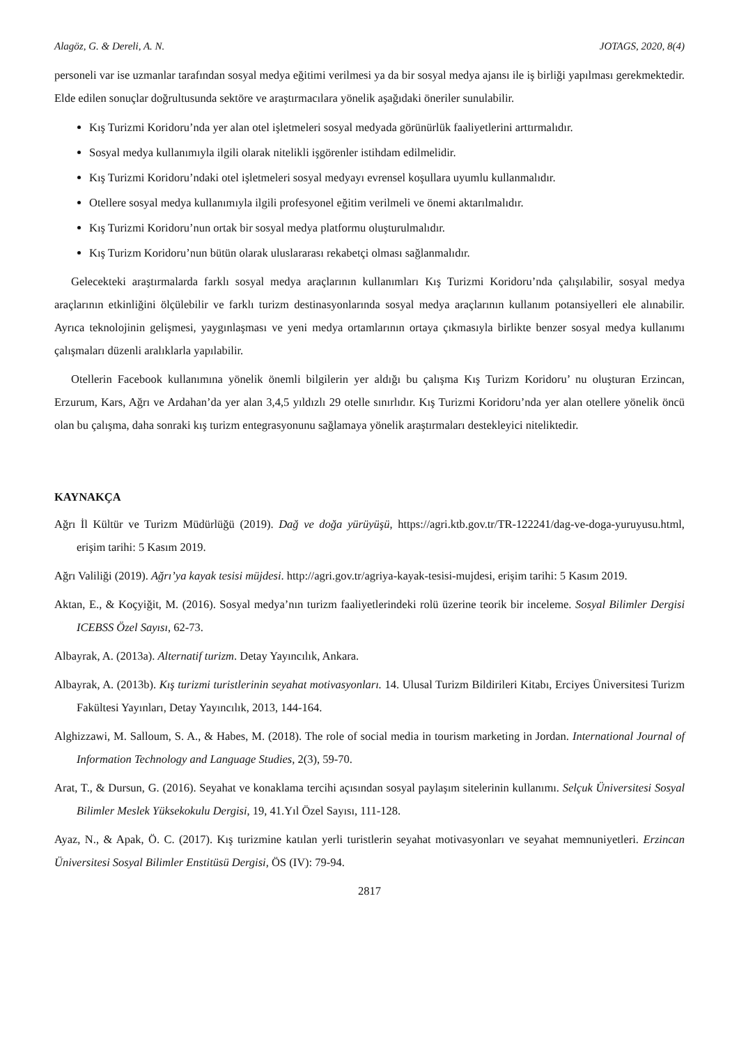Alagöz, G. & Dereli, A. N. JOTAGS, 2020, 8(4)
personeli var ise uzmanlar tarafından sosyal medya eğitimi verilmesi ya da bir sosyal medya ajansı ile iş birliği yapılması gerekmektedir. Elde edilen sonuçlar doğrultusunda sektöre ve araştırmacılara yönelik aşağıdaki öneriler sunulabilir.
Kış Turizmi Koridoru’nda yer alan otel işletmeleri sosyal medyada görünürlük faaliyetlerini arttırmalıdır.
Sosyal medya kullanımıyla ilgili olarak nitelikli işgörenler istihdam edilmelidir.
Kış Turizmi Koridoru’ndaki otel işletmeleri sosyal medyayı evrensel koşullara uyumlu kullanmalıdır.
Otellere sosyal medya kullanımıyla ilgili profesyonel eğitim verilmeli ve önemi aktarılmalıdır.
Kış Turizmi Koridoru’nun ortak bir sosyal medya platformu oluşturulmalıdır.
Kış Turizm Koridoru’nun bütün olarak uluslararası rekabetçi olması sağlanmalıdır.
Gelecekteki araştırmalarda farklı sosyal medya araçlarının kullanımları Kış Turizmi Koridoru’nda çalışılabilir, sosyal medya araçlarının etkinliğini ölçülebilir ve farklı turizm destinasyonlarında sosyal medya araçlarının kullanım potansiyelleri ele alınabilir. Ayrıca teknolojinin gelişmesi, yaygınlaşması ve yeni medya ortamlarının ortaya çıkmasıyla birlikte benzer sosyal medya kullanımı çalışmaları düzenli aralıklarla yapılabilir.
Otellerin Facebook kullanımına yönelik önemli bilgilerin yer aldığı bu çalışma Kış Turizm Koridoru’ nu oluşturan Erzincan, Erzurum, Kars, Ağrı ve Ardahan’da yer alan 3,4,5 yıldızlı 29 otelle sınırlıdır. Kış Turizmi Koridoru’nda yer alan otellere yönelik öncü olan bu çalışma, daha sonraki kış turizm entegrasyonunu sağlamaya yönelik araştırmaları destekleyici niteliktedir.
KAYNAKÇA
Ağrı İl Kültür ve Turizm Müdürlüğü (2019). Dağ ve doğa yürüyüşü, https://agri.ktb.gov.tr/TR-122241/dag-ve-doga-yuruyusu.html, erişim tarihi: 5 Kasım 2019.
Ağrı Valiliği (2019). Ağrı’ya kayak tesisi müjdesi. http://agri.gov.tr/agriya-kayak-tesisi-mujdesi, erişim tarihi: 5 Kasım 2019.
Aktan, E., & Koçyiğit, M. (2016). Sosyal medya’nın turizm faaliyetlerindeki rolü üzerine teorik bir inceleme. Sosyal Bilimler Dergisi ICEBSS Özel Sayısı, 62-73.
Albayrak, A. (2013a). Alternatif turizm. Detay Yayıncılık, Ankara.
Albayrak, A. (2013b). Kış turizmi turistlerinin seyahat motivasyonları. 14. Ulusal Turizm Bildirileri Kitabı, Erciyes Üniversitesi Turizm Fakültesi Yayınları, Detay Yayıncılık, 2013, 144-164.
Alghizzawi, M. Salloum, S. A., & Habes, M. (2018). The role of social media in tourism marketing in Jordan. International Journal of Information Technology and Language Studies, 2(3), 59-70.
Arat, T., & Dursun, G. (2016). Seyahat ve konaklama tercihi açısından sosyal paylaşım sitelerinin kullanımı. Selçuk Üniversitesi Sosyal Bilimler Meslek Yüksekokulu Dergisi, 19, 41.Yıl Özel Sayısı, 111-128.
Ayaz, N., & Apak, Ö. C. (2017). Kış turizmine katılan yerli turistlerin seyahat motivasyonları ve seyahat memnuniyetleri. Erzincan Üniversitesi Sosyal Bilimler Enstitüsü Dergisi, ÖS (IV): 79-94.
2817